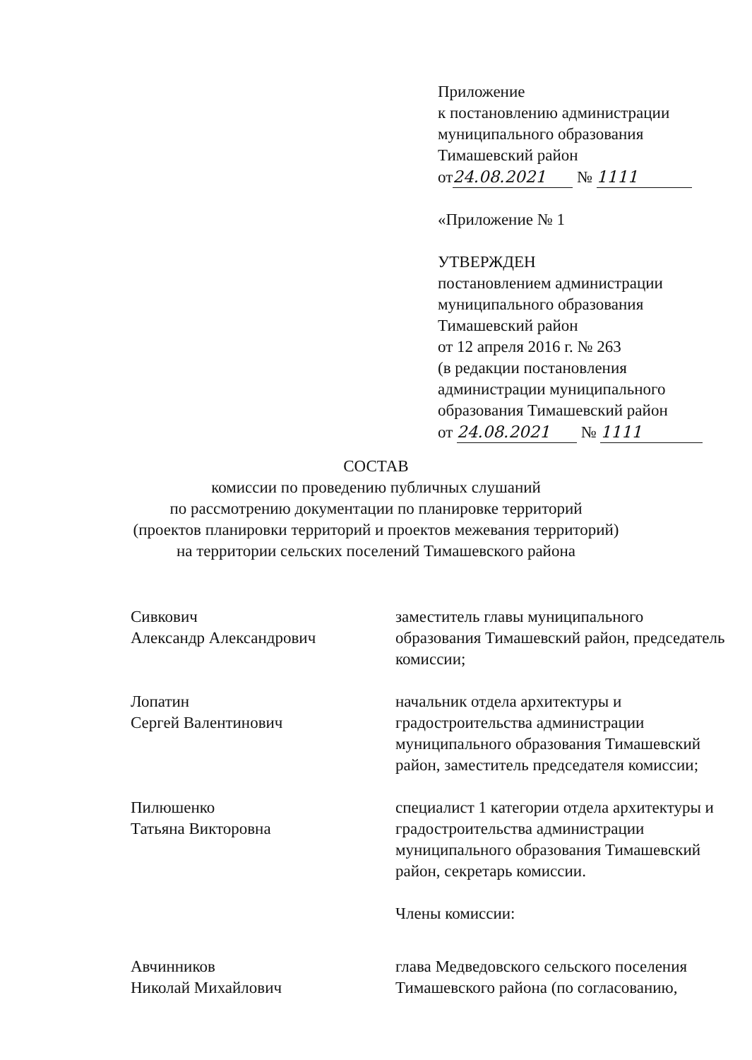Приложение
к постановлению администрации
муниципального образования
Тимашевский район
от 24.08.2021 № 1111
«Приложение № 1
УТВЕРЖДЕН
постановлением администрации
муниципального образования
Тимашевский район
от 12 апреля 2016 г. № 263
(в редакции постановления
администрации муниципального
образования Тимашевский район
от 24.08.2021 № 1111
СОСТАВ
комиссии по проведению публичных слушаний
по рассмотрению документации по планировке территорий
(проектов планировки территорий и проектов межевания территорий)
на территории сельских поселений Тимашевского района
Сивкович
Александр Александрович
заместитель главы муниципального образования Тимашевский район, председатель комиссии;
Лопатин
Сергей Валентинович
начальник отдела архитектуры и градостроительства администрации муниципального образования Тимашевский район, заместитель председателя комиссии;
Пилюшенко
Татьяна Викторовна
специалист 1 категории отдела архитектуры и градостроительства администрации муниципального образования Тимашевский район, секретарь комиссии.
Члены комиссии:
Авчинников
Николай Михайлович
глава Медведовского сельского поселения Тимашевского района (по согласованию,